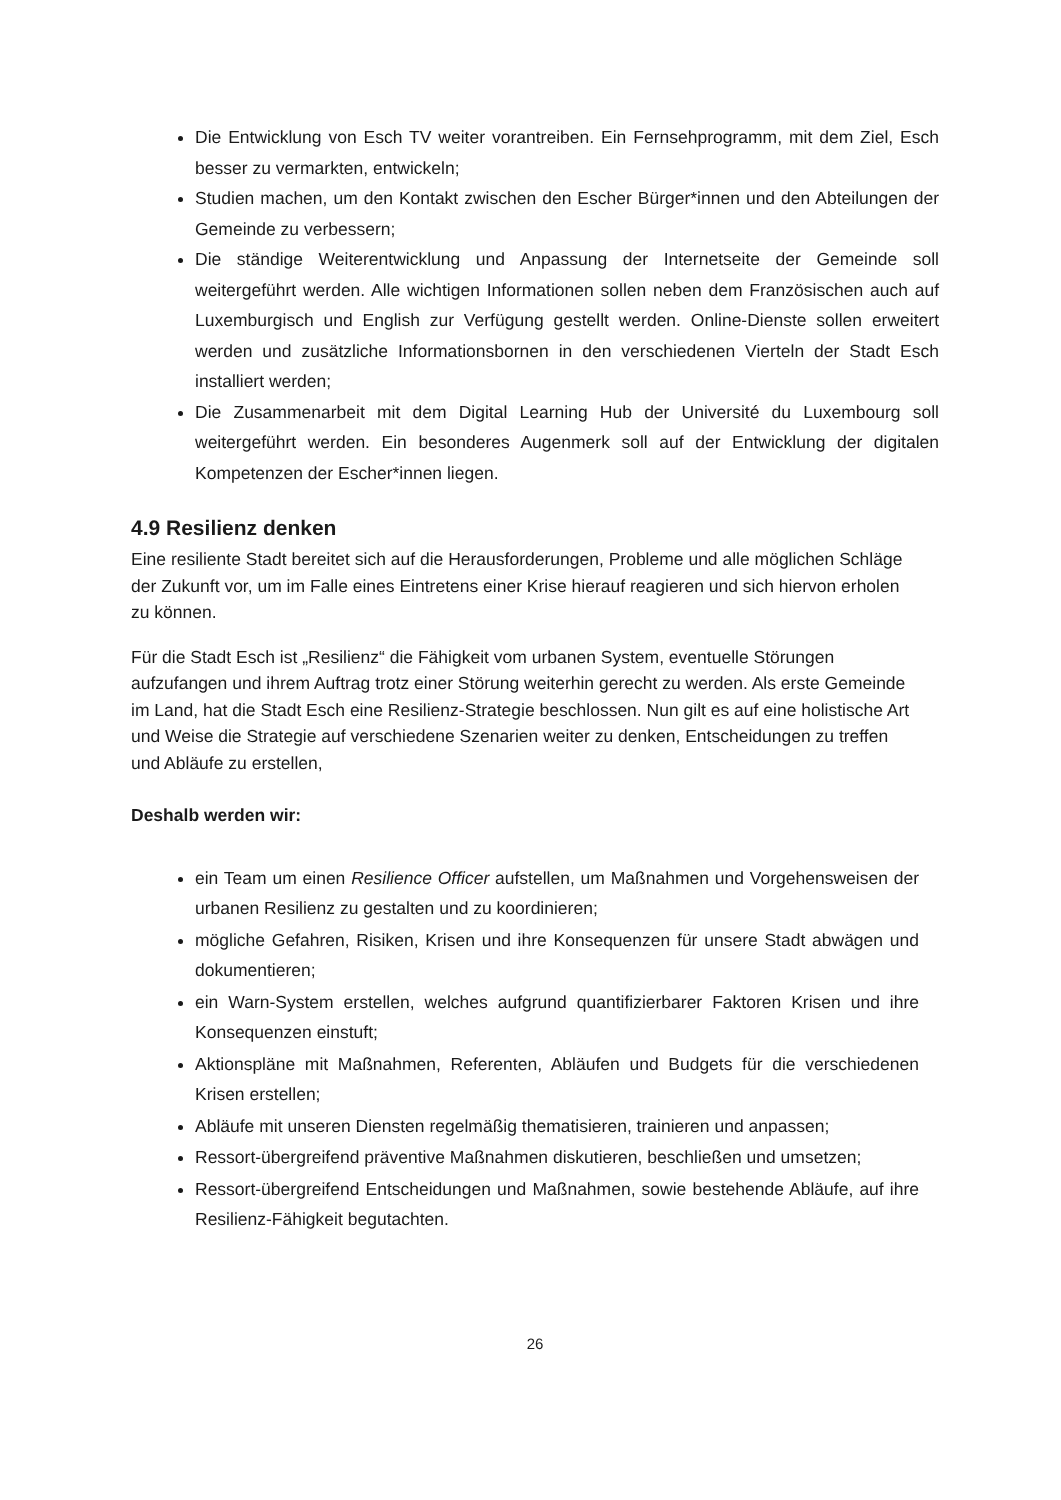Die Entwicklung von Esch TV weiter vorantreiben. Ein Fernsehprogramm, mit dem Ziel, Esch besser zu vermarkten, entwickeln;
Studien machen, um den Kontakt zwischen den Escher Bürger*innen und den Abteilungen der Gemeinde zu verbessern;
Die ständige Weiterentwicklung und Anpassung der Internetseite der Gemeinde soll weitergeführt werden. Alle wichtigen Informationen sollen neben dem Französischen auch auf Luxemburgisch und English zur Verfügung gestellt werden. Online-Dienste sollen erweitert werden und zusätzliche Informationsbornen in den verschiedenen Vierteln der Stadt Esch installiert werden;
Die Zusammenarbeit mit dem Digital Learning Hub der Université du Luxembourg soll weitergeführt werden. Ein besonderes Augenmerk soll auf der Entwicklung der digitalen Kompetenzen der Escher*innen liegen.
4.9 Resilienz denken
Eine resiliente Stadt bereitet sich auf die Herausforderungen, Probleme und alle möglichen Schläge der Zukunft vor, um im Falle eines Eintretens einer Krise hierauf reagieren und sich hiervon erholen zu können.
Für die Stadt Esch ist „Resilienz“ die Fähigkeit vom urbanen System, eventuelle Störungen aufzufangen und ihrem Auftrag trotz einer Störung weiterhin gerecht zu werden. Als erste Gemeinde im Land, hat die Stadt Esch eine Resilienz-Strategie beschlossen. Nun gilt es auf eine holistische Art und Weise die Strategie auf verschiedene Szenarien weiter zu denken, Entscheidungen zu treffen und Abläufe zu erstellen,
Deshalb werden wir:
ein Team um einen Resilience Officer aufstellen, um Maßnahmen und Vorgehensweisen der urbanen Resilienz zu gestalten und zu koordinieren;
mögliche Gefahren, Risiken, Krisen und ihre Konsequenzen für unsere Stadt abwägen und dokumentieren;
ein Warn-System erstellen, welches aufgrund quantifizierbarer Faktoren Krisen und ihre Konsequenzen einstuft;
Aktionspläne mit Maßnahmen, Referenten, Abläufen und Budgets für die verschiedenen Krisen erstellen;
Abläufe mit unseren Diensten regelmäßig thematisieren, trainieren und anpassen;
Ressort-übergreifend präventive Maßnahmen diskutieren, beschließen und umsetzen;
Ressort-übergreifend Entscheidungen und Maßnahmen, sowie bestehende Abläufe, auf ihre Resilienz-Fähigkeit begutachten.
26